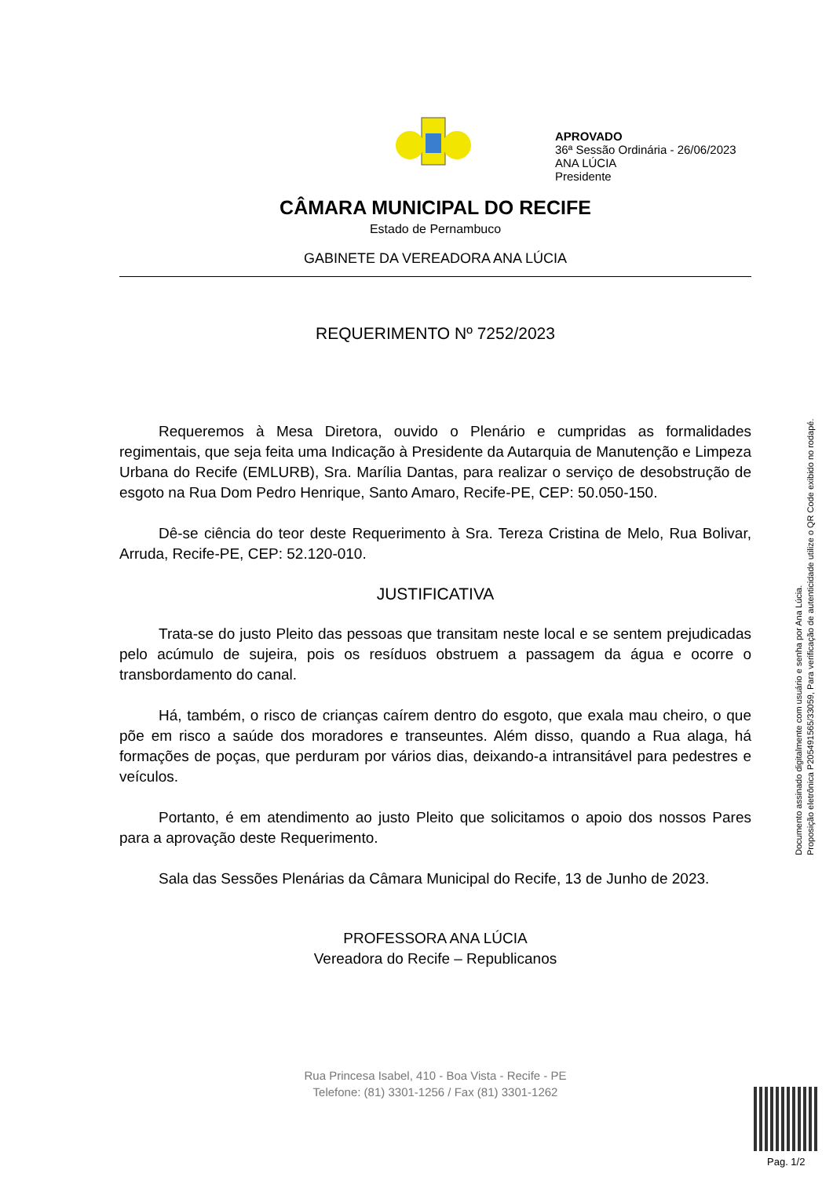APROVADO
36ª Sessão Ordinária - 26/06/2023
ANA LÚCIA
Presidente
CÂMARA MUNICIPAL DO RECIFE
Estado de Pernambuco
GABINETE DA VEREADORA ANA LÚCIA
REQUERIMENTO Nº 7252/2023
Requeremos à Mesa Diretora, ouvido o Plenário e cumpridas as formalidades regimentais, que seja feita uma Indicação à Presidente da Autarquia de Manutenção e Limpeza Urbana do Recife (EMLURB), Sra. Marília Dantas, para realizar o serviço de desobstrução de esgoto na Rua Dom Pedro Henrique, Santo Amaro, Recife-PE, CEP: 50.050-150.
Dê-se ciência do teor deste Requerimento à Sra. Tereza Cristina de Melo, Rua Bolivar, Arruda, Recife-PE, CEP: 52.120-010.
JUSTIFICATIVA
Trata-se do justo Pleito das pessoas que transitam neste local e se sentem prejudicadas pelo acúmulo de sujeira, pois os resíduos obstruem a passagem da água e ocorre o transbordamento do canal.
Há, também, o risco de crianças caírem dentro do esgoto, que exala mau cheiro, o que põe em risco a saúde dos moradores e transeuntes. Além disso, quando a Rua alaga, há formações de poças, que perduram por vários dias, deixando-a intransitável para pedestres e veículos.
Portanto, é em atendimento ao justo Pleito que solicitamos o apoio dos nossos Pares para a aprovação deste Requerimento.
Sala das Sessões Plenárias da Câmara Municipal do Recife, 13 de Junho de 2023.
PROFESSORA ANA LÚCIA
Vereadora do Recife – Republicanos
Rua Princesa Isabel, 410 - Boa Vista - Recife - PE
Telefone: (81) 3301-1256 / Fax (81) 3301-1262
Documento assinado digitalmente com usuário e senha por Ana Lúcia.
Proposição eletrônica P205491565/33059, Para verificação de autenticidade utilize o QR Code exibido no rodapé.
Pag. 1/2